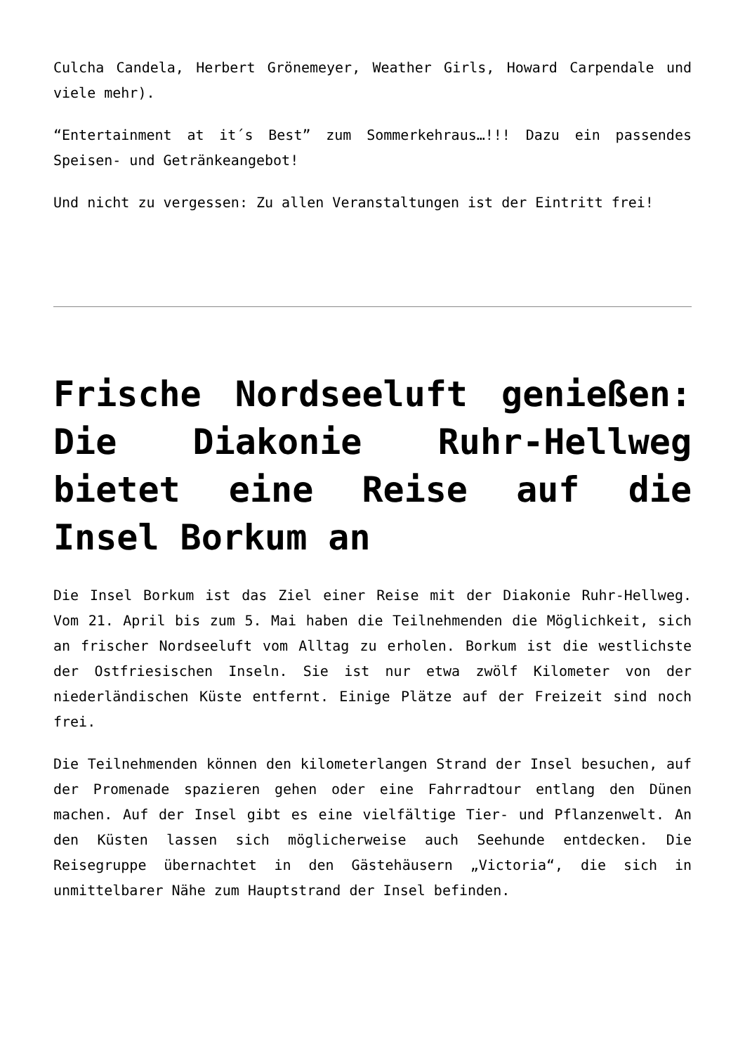Culcha Candela, Herbert Grönemeyer, Weather Girls, Howard Carpendale und viele mehr).
“Entertainment at it´s Best” zum Sommerkehraus…!!! Dazu ein passendes Speisen- und Getränkeangebot!
Und nicht zu vergessen: Zu allen Veranstaltungen ist der Eintritt frei!
Frische Nordseeluft genießen: Die Diakonie Ruhr-Hellweg bietet eine Reise auf die Insel Borkum an
Die Insel Borkum ist das Ziel einer Reise mit der Diakonie Ruhr-Hellweg. Vom 21. April bis zum 5. Mai haben die Teilnehmenden die Möglichkeit, sich an frischer Nordseeluft vom Alltag zu erholen. Borkum ist die westlichste der Ostfriesischen Inseln. Sie ist nur etwa zwölf Kilometer von der niederländischen Küste entfernt. Einige Plätze auf der Freizeit sind noch frei.
Die Teilnehmenden können den kilometerlangen Strand der Insel besuchen, auf der Promenade spazieren gehen oder eine Fahrradtour entlang den Dünen machen. Auf der Insel gibt es eine vielfältige Tier- und Pflanzenwelt. An den Küsten lassen sich möglicherweise auch Seehunde entdecken. Die Reisegruppe übernachtet in den Gästehäusern „Victoria“, die sich in unmittelbarer Nähe zum Hauptstrand der Insel befinden.